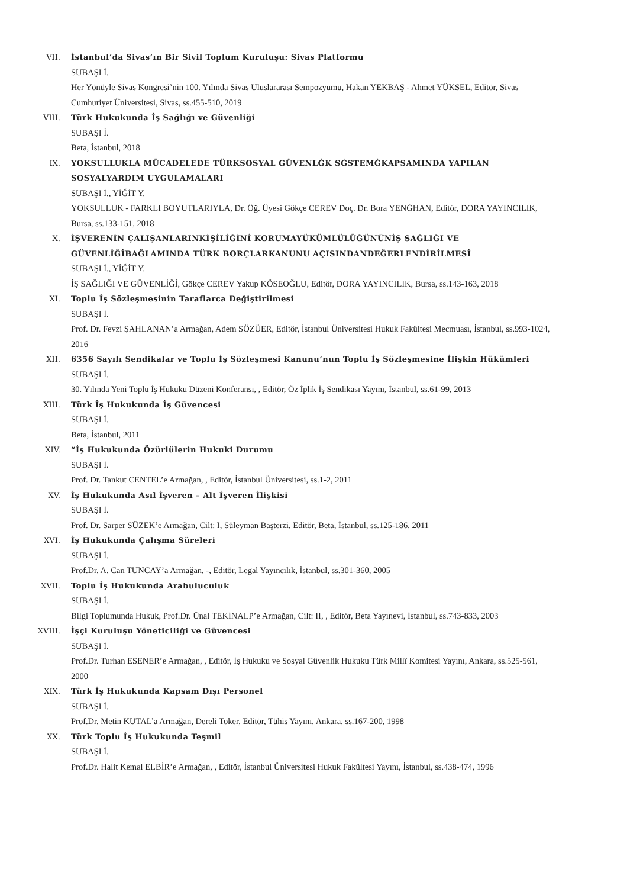VII. İstanbul’da Sivas’ın Bir Sivil Toplum Kuruluşu: Sivas Platformu
SUBAŞI İ.
Her Yönüyle Sivas Kongresi’nin 100. Yılında Sivas Uluslararası Sempozyumu, Hakan YEKBAŞ - Ahmet YÜKSEL, Editör, Sivas Cumhuriyet Üniversitesi, Sivas, ss.455-510, 2019
VIII. Türk Hukukunda İş Sağlığı ve Güvenliği
SUBAŞI İ.
Beta, İstanbul, 2018
IX. YOKSULLUKLA MÜCADELEDE TÜRKSOSYAL GÜVENLĠK SĠSTEMĠKAPSAMINDA YAPILAN SOSYALYARDIM UYGULAMALARI
SUBAŞI İ., YİĞİT Y.
YOKSULLUK - FARKLI BOYUTLARIYLA, Dr. Öğ. Üyesi Gökçe CEREV Doç. Dr. Bora YENĠHAN, Editör, DORA YAYINCILIK, Bursa, ss.133-151, 2018
X. İŞVERENİN ÇALIŞANLARINKİŞİLİĞİNİ KORUMAYÜKÜMLÜLÜĞÜNÜNİŞ SAĞLIĞI VE GÜVENLİĞİBAĞLAMINDA TÜRK BORÇLARKANUNU AÇISINDANDEĞERLENDİRİLMESİ
SUBAŞI İ., YİĞİT Y.
İŞ SAĞLIĞI VE GÜVENLİĞİ, Gökçe CEREV Yakup KÖSEOĞLU, Editör, DORA YAYINCILIK, Bursa, ss.143-163, 2018
XI. Toplu İş Sözleşmesinin Taraflarca Değiştirilmesi
SUBAŞI İ.
Prof. Dr. Fevzi ŞAHLANAN’a Armağan, Adem SÖZÜER, Editör, İstanbul Üniversitesi Hukuk Fakültesi Mecmuası, İstanbul, ss.993-1024, 2016
XII. 6356 Sayılı Sendikalar ve Toplu İş Sözleşmesi Kanunu’nun Toplu İş Sözleşmesine İlişkin Hükümleri
SUBAŞI İ.
30. Yılında Yeni Toplu İş Hukuku Düzeni Konferansı, , Editör, Öz İplik İş Sendikası Yayını, İstanbul, ss.61-99, 2013
XIII. Türk İş Hukukunda İş Güvencesi
SUBAŞI İ.
Beta, İstanbul, 2011
XIV. “İş Hukukunda Özürlülerin Hukuki Durumu
SUBAŞI İ.
Prof. Dr. Tankut CENTEL’e Armağan, , Editör, İstanbul Üniversitesi, ss.1-2, 2011
XV. İş Hukukunda Asıl İşveren – Alt İşveren İlişkisi
SUBAŞI İ.
Prof. Dr. Sarper SÜZEK’e Armağan, Cilt: I, Süleyman Başterzi, Editör, Beta, İstanbul, ss.125-186, 2011
XVI. İş Hukukunda Çalışma Süreleri
SUBAŞI İ.
Prof.Dr. A. Can TUNCAY’a Armağan, -, Editör, Legal Yayıncılık, İstanbul, ss.301-360, 2005
XVII. Toplu İş Hukukunda Arabuluculuk
SUBAŞI İ.
Bilgi Toplumunda Hukuk, Prof.Dr. Ünal TEKİNALP’e Armağan, Cilt: II, , Editör, Beta Yayınevi, İstanbul, ss.743-833, 2003
XVIII. İşçi Kuruluşu Yöneticiliği ve Güvencesi
SUBAŞI İ.
Prof.Dr. Turhan ESENER’e Armağan, , Editör, İş Hukuku ve Sosyal Güvenlik Hukuku Türk Millî Komitesi Yayını, Ankara, ss.525-561, 2000
XIX. Türk İş Hukukunda Kapsam Dışı Personel
SUBAŞI İ.
Prof.Dr. Metin KUTAL’a Armağan, Dereli Toker, Editör, Tühis Yayını, Ankara, ss.167-200, 1998
XX. Türk Toplu İş Hukukunda Teşmil
SUBAŞI İ.
Prof.Dr. Halit Kemal ELBİR’e Armağan, , Editör, İstanbul Üniversitesi Hukuk Fakültesi Yayını, İstanbul, ss.438-474, 1996